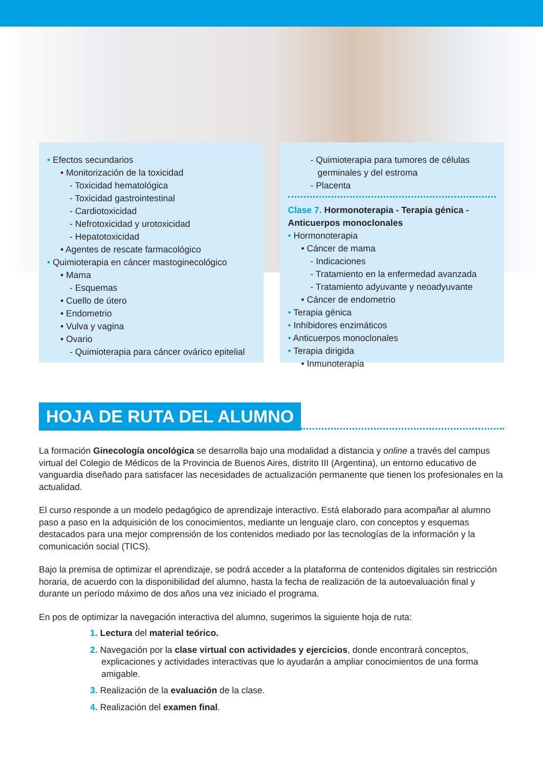• Efectos secundarios
• Monitorización de la toxicidad
- Toxicidad hematológica
- Toxicidad gastrointestinal
- Cardiotoxicidad
- Nefrotoxicidad y urotoxicidad
- Hepatotoxicidad
• Agentes de rescate farmacológico
• Quimioterapia en cáncer mastoginecológico
• Mama
- Esquemas
• Cuello de útero
• Endometrio
• Vulva y vagina
• Ovario
- Quimioterapia para cáncer ovárico epitelial
- Quimioterapia para tumores de células germinales y del estroma
- Placenta
Clase 7. Hormonoterapia - Terapia génica - Anticuerpos monoclonales
• Hormonoterapia
• Cáncer de mama
- Indicaciones
- Tratamiento en la enfermedad avanzada
- Tratamiento adyuvante y neoadyuvante
• Cáncer de endometrio
• Terapia génica
• Inhibidores enzimáticos
• Anticuerpos monoclonales
• Terapia dirigida
• Inmunoterapia
HOJA DE RUTA DEL ALUMNO
La formación Ginecología oncológica se desarrolla bajo una modalidad a distancia y online a través del campus virtual del Colegio de Médicos de la Provincia de Buenos Aires, distrito III (Argentina), un entorno educativo de vanguardia diseñado para satisfacer las necesidades de actualización permanente que tienen los profesionales en la actualidad.
El curso responde a un modelo pedagógico de aprendizaje interactivo. Está elaborado para acompañar al alumno paso a paso en la adquisición de los conocimientos, mediante un lenguaje claro, con conceptos y esquemas destacados para una mejor comprensión de los contenidos mediado por las tecnologías de la información y la comunicación social (TICS).
Bajo la premisa de optimizar el aprendizaje, se podrá acceder a la plataforma de contenidos digitales sin restricción horaria, de acuerdo con la disponibilidad del alumno, hasta la fecha de realización de la autoevaluación final y durante un período máximo de dos años una vez iniciado el programa.
En pos de optimizar la navegación interactiva del alumno, sugerimos la siguiente hoja de ruta:
1. Lectura del material teórico.
2. Navegación por la clase virtual con actividades y ejercicios, donde encontrará conceptos, explicaciones y actividades interactivas que lo ayudarán a ampliar conocimientos de una forma amigable.
3. Realización de la evaluación de la clase.
4. Realización del examen final.